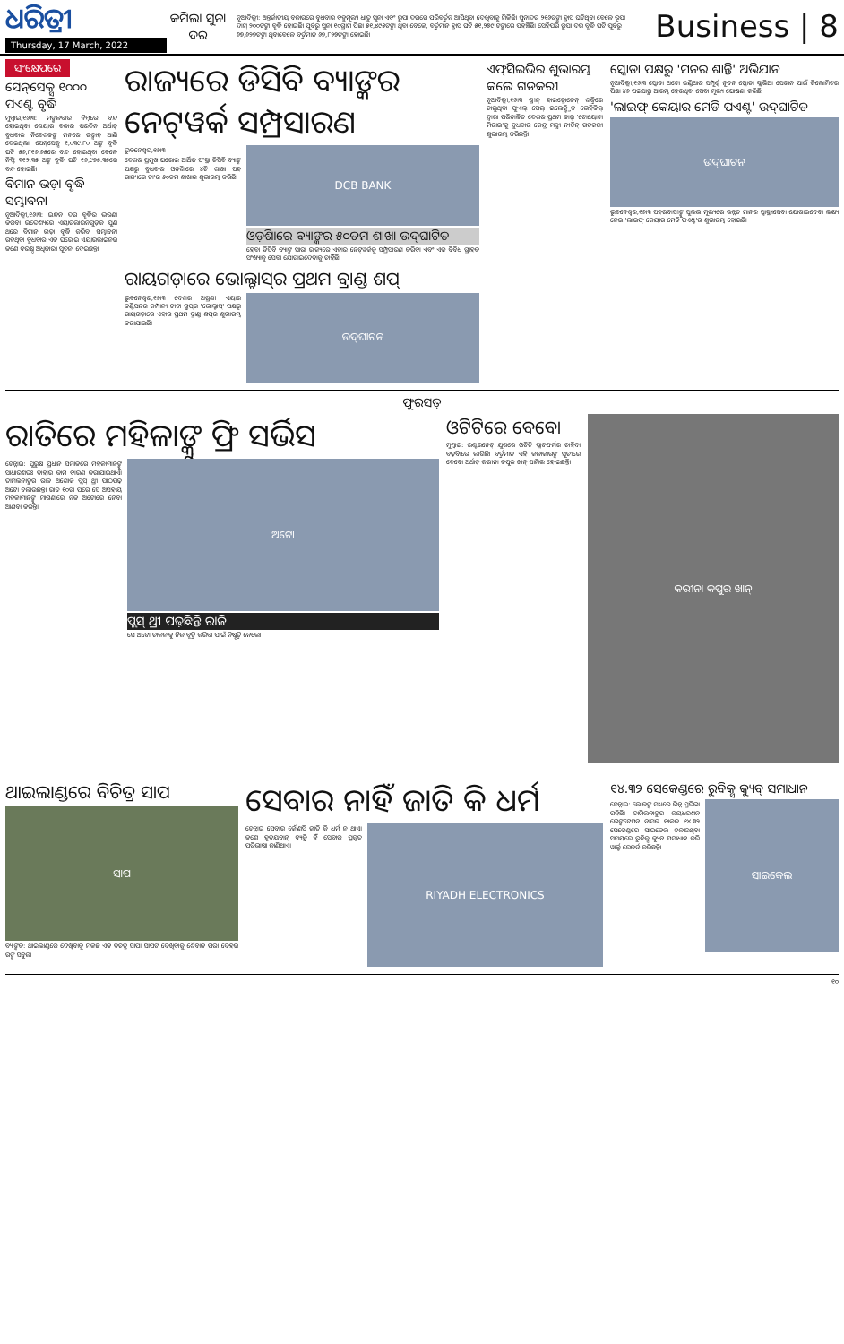ଧରିତ୍ରୀ
Thursday, 17 March, 2022
କମିଲା ସୁନା ଦର
ନୂଆଦିଲ୍ଲୀ: ଅନ୍ତର୍ଜାତୀୟ ବଜାରରେ ବୁଧବାର ବହୁମୂଲ୍ୟ ଧାତୁ ସୁନା ଏବଂ ରୂପା ଦରରେ ପରିବର୍ତ୍ତନ ଆସିଥିବା ଦେଖିବାକୁ ମିଳିଛି। ସୁନାଦର ୨୧୬ଟଙ୍କା ହ୍ରାସ ଘଟିଥିବା ବେଳେ ରୂପା ଦାମ୍ ୨୦୦ଟଙ୍କା ବୃଦ୍ଧି ହୋଇଛି। ପୂର୍ବରୁ ସୁନା ୧୦ଗ୍ରାମ ପିଛା ୫୧,୪୯୫ଟଙ୍କା ଥିବା ବେଳେ, ବର୍ତ୍ତମାନ ହ୍ରାସ ଘଟି ୫୧,୨୭୯ ଟଙ୍କାରେ ପହଞ୍ଚିଛି। ସେହିପରି ରୂପା ଦର ବୃଦ୍ଧି ଘଟି ପୂର୍ବରୁ ୬୭,୬୨୭ଟଙ୍କା ଥିବାବେଳେ ବର୍ତ୍ତମାନ ୬୭,୮୨୭ଟଙ୍କା ହୋଇଛି।
Business | 8
ସଂକ୍ଷେପରେ
ସେନ୍‌ସେକ୍ସ ୧୦୦୦ ପଏଣ୍ଟ ବୃଦ୍ଧି
ମୁମ୍ବାଇ,୧୬।୩: ମଙ୍ଗଳବାର ନିମ୍ନରେ ବନ୍ଦ ହୋଇଥିବା ଶେୟାର ବଜାର ପରଦିନ ଅର୍ଥାତ୍ ବୁଧବାର ନିବେଶକଙ୍କ ମନରେ ଉତ୍ସାହ ଆଣି ଦେଇଥିଲା। ସେନ୍‌ସେକ୍ସ ୧,୦୩୯.୮୦ ଅଙ୍କ ବୃଦ୍ଧି ଘଟି ୫୬,୮୧୬.୬୫ରେ ବନ୍ଦ ହୋଇଥିବା ବେଳେ ନିଫ୍ଟି ୩୧୨.୩୫ ଅଙ୍କ ବୃଦ୍ଧି ଘଟି ୧୬,୯୭୫.୩୫ରେ ବନ୍ଦ ହୋଇଛି।
ବିମାନ ଭଡ଼ା ବୃଦ୍ଧି ସମ୍ଭାବନା
ନୂଆଦିଲ୍ଲୀ,୧୬।୩: ଇନ୍ଧନ ଦର ବୃଦ୍ଧିର ଭରଣା କରିବା ଉଦ୍ଦେଶ୍ୟରେ ଏୟାରଲାଇନଗୁଡ଼ିକ ପୁଣି ଥରେ ବିମାନ ଭଡ଼ା ବୃଦ୍ଧି କରିବା ସମ୍ଭାବନା ରହିଥିବା ବୁଧବାର ଏକ ଘରୋଇ ଏୟାରଲାଇନର ଜଣେ ବରିଷ୍ଠ ଅଧିକାରୀ ସୂଚନା ଦେଇଛନ୍ତି।
ରାଜ୍ୟରେ ଡିସିବି ବ୍ୟାଙ୍କର ନେଟ୍‌ୱର୍କ ସମ୍ପ୍ରସାରଣ
ଭୁବନେଶ୍ୱର,୧୬।୩
ଦେଶର ପ୍ରମୁଖ ଘରୋଇ ଆର୍ଥିକ ସଂସ୍ଥା ଡିସିବି ବ୍ୟାଙ୍କ ପକ୍ଷରୁ ବୁଧବାର ଓଡ଼ିଶାରେ ୪ଟି ଶାଖା ସହ ରାଜ୍ୟରେ ତା'ର ୫୦ତମ ଶାଖାର ଶୁଭାରମ୍ଭ କରିଛି।
DCB BANK
ଓଡ଼ିଶାରେ ବ୍ୟାଙ୍କର ୫୦ତମ ଶାଖା ଉଦ୍‌ଘାଟିତ
ହେବ। ଡିସିବି ବ୍ୟାଙ୍କ ସାରା ରାଜ୍ୟରେ ଏହାର ନେଟ୍‌ୱର୍କକୁ ସମ୍ପ୍ରସାରଣ କରିବା ଏବଂ ଏକ ବିବିଧ ଗ୍ରାହକ ସଂଖ୍ୟାକୁ ସେବା ଯୋଗାଇଦେବାକୁ ଚାହିଁଛି।
ରାୟଗଡ଼ାରେ ଭୋଲ୍ଟାସ୍‌ର ପ୍ରଥମ ବ୍ରାଣ୍ଡ ଶପ୍
ଭୁବନେଶ୍ୱର,୧୬।୩ ଦେଶର ଅଗ୍ରଣୀ ଏୟାର କଣ୍ଡିସନର କମ୍ପାନୀ ଟାଟା ଗ୍ରୁପ୍‌ର 'ଭୋଲ୍ଟାସ୍' ପକ୍ଷରୁ ରାୟଗଡ଼ାରେ ଏହାର ପ୍ରଥମ ବ୍ରାଣ୍ଡ ଶପ୍‌ର ଶୁଭାରମ୍ଭ କରାଯାଇଛି।
ଉଦ୍‌ଘାଟନ
ଏଫ୍‌ସିଇଭିର ଶୁଭାରମ୍ଭ କଲେ ଗଡକରୀ
ନୂଆଦିଲ୍ଲୀ,୧୬।୩ ଗ୍ରୀନ୍ ହାଇଡ୍ରୋଜେନ୍ ଶକ୍ତିରେ ଚାଲୁଥିବା ଫୁଏଲ୍ ସେଲ୍ ଇଲେକ୍ଟ୍ରିକ ଭେହିକିଲ୍ ଦ୍ୱାରା ପରିଚାଳିତ ଦେଶର ପ୍ରଥମ କାର୍ 'ଟୋୟୋଟା ମିରାଇ'କୁ ବୁଧବାର କେନ୍ଦ୍ର ମନ୍ତ୍ରୀ ନୀତିନ୍ ଗଡକରୀ ଶୁଭାରମ୍ଭ କରିଛନ୍ତି।
ସ୍କୋଡା ପକ୍ଷରୁ 'ମନର ଶାନ୍ତି' ଅଭିଯାନ
ନୂଆଦିଲ୍ଲୀ,୧୬।୩ ସ୍କୋଡା ଅଟୋ ଇଣ୍ଡିଆର ସମ୍ପୂର୍ଣ୍ଣ ନୂତନ ସ୍କୋଡା ସ୍ଲାଭିଆ ସେଡାନ ପାଇଁ କିଲୋମିଟର ପିଛା ୪୬ ପଇସାରୁ ଆରମ୍ଭ ହେଉଥିବା ସେବା ମୂଲ୍ୟ ଘୋଷଣା କରିଛି।
'ଲାଇଫ୍ କେୟାର ମେଡି ପଏଣ୍ଟ' ଉଦ୍‌ଘାଟିତ
ଉଦ୍‌ଘାଟନ
ଭୁବନେଶ୍ୱର,୧୬।୩ ସହରବାସୀଙ୍କୁ ସୁଲଭ ମୂଲ୍ୟରେ ଉନ୍ନତ ମାନର ସ୍ୱାସ୍ଥ୍ୟସେବା ଯୋଗାଇଦେବା ଲକ୍ଷ୍ୟ ନେଇ 'ଲାଇଫ୍ କେୟାର ମେଡି ପଏଣ୍ଟ'ର ଶୁଭାରମ୍ଭ ହୋଇଛି।
ଫୁରସତ୍
ରାତିରେ ମହିଳାଙ୍କୁ ଫ୍ରି ସର୍ଭିସ
ଚେନ୍ନାଇ: ପୁରୁଷ ପ୍ରଧାନ ସମାଜରେ ମହିଳାମାନଙ୍କୁ ସାଧାରଣତଃ ବାହାର କାମ ବାରଣ କରାଯାଇଥାଏ। ତାମିଲନାଡୁର ରାଜି ଅଶୋକ ପ୍ଲସ୍ ଥ୍ରୀ ପାଠପଢ଼ି ଅଟୋ ଚଳାଉଛନ୍ତି। ରାତି ୧୦ଟା ପରେ ସେ ଅସହାୟ ମହିଳାମାନଙ୍କୁ ମାଗଣାରେ ନିଜ ଅଟୋରେ ନେବା ଆଣିବା କରନ୍ତି।
ଅଟୋ
ପ୍ଲସ୍ ଥ୍ରୀ ପଢ଼ିଛନ୍ତି ରାଜି
ସେ ଅଟୋ ଚାଳନାକୁ ନିଜ ବୃତ୍ତି କରିବା ପାଇଁ ନିଷ୍ପତ୍ତି ନେଲେ।
ଓଟିଟିରେ ବେବୋ
ମୁମ୍ବାଇ: ଇଣ୍ଟରନେଟ୍ ଯୁଗରେ ଓଟିଟି ପ୍ଲାଟଫର୍ମର ଚାହିଦା ବଢ଼ିବାରେ ଲାଗିଛି। ବର୍ତ୍ତମାନ ଏହି କଳାକାରଙ୍କ ସୂଚୀରେ ବେବୋ ଅର୍ଥାତ୍ କରୀନା କପୁର ଖାନ୍ ସାମିଲ ହୋଇଛନ୍ତି।
କରୀନା କପୁର ଖାନ୍
ଥାଇଲାଣ୍ଡରେ ବିଚିତ୍ର ସାପ
ସାପ
ବ୍ୟାଙ୍କକ୍: ଥାଇଲାଣ୍ଡରେ ଦେଖିବାକୁ ମିଳିଛି ଏକ ବିଚିତ୍ର ସାପ। ସାପଟି ଦେଖିବାକୁ ଶୈବାଳ ପରି। ଦେହର ରଙ୍ଗ ସବୁଜ।
ସେବାର ନାହିଁ ଜାତି କି ଧର୍ମ
ଚେନ୍ନାଇ ସେବାର କୌଣସି ଜାତି କି ଧର୍ମ ନ ଥାଏ। ଜଣେ ହୃଦୟବାନ୍ ବ୍ୟକ୍ତି ହିଁ ସେବାର ପ୍ରକୃତ ପରିଭାଷା ଜାଣିଥାଏ।
RIYADH ELECTRONICS
୧୪.୩୨ ସେକେଣ୍ଡରେ ରୁବିକ୍ସ କ୍ୟୁବ୍ ସମାଧାନ
ଚେନ୍ନାଇ: ଲୋକଙ୍କ ମଧ୍ୟରେ ଭିନ୍ନ ପ୍ରତିଭା ରହିଛି। ତାମିଲନାଡୁର ଜୟଧରଶନ ଭେଙ୍କଟେସନ ନାମକ ବାଳକ ୧୪.୩୨ ସେକେଣ୍ଡରେ ସାଇକେଲ ଚଳାଉଥିବା ସମୟରେ ରୁବିକ୍ସ କ୍ୟୁବ ସମାଧାନ କରି ୱାର୍ଲ୍ଡ ରେକର୍ଡ କରିଛନ୍ତି।
ସାଇକେଲ
୧୦